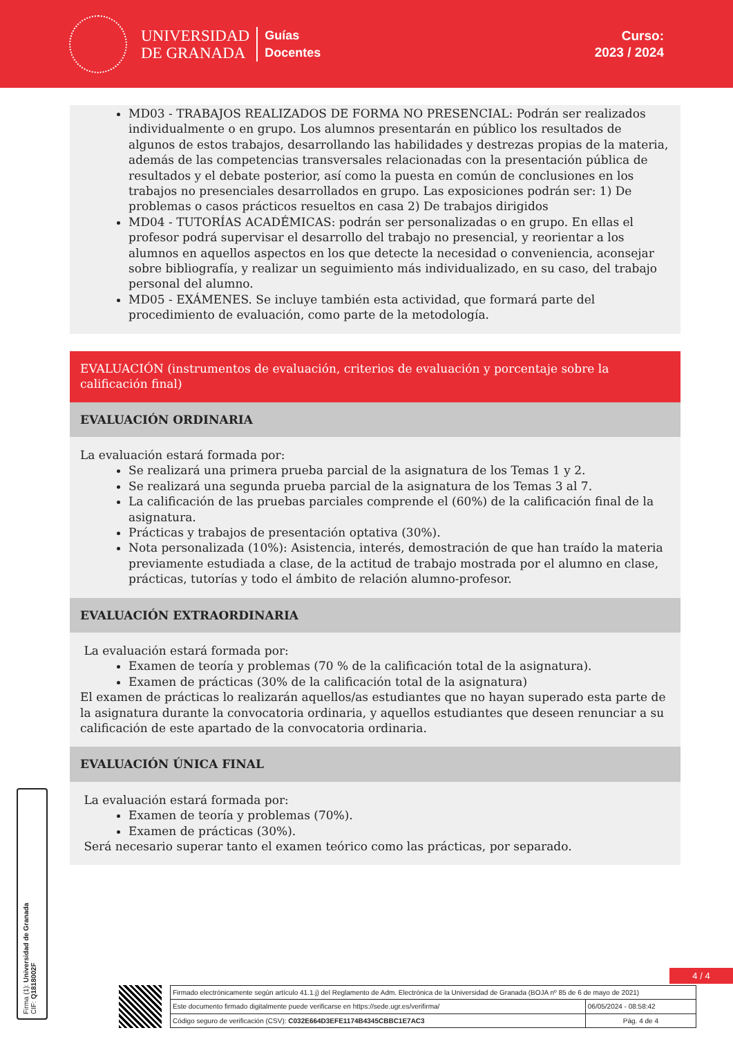UNIVERSIDAD
DE GRANADA
Guías
Docentes
Curso:
2023 / 2024
MD03 - TRABAJOS REALIZADOS DE FORMA NO PRESENCIAL: Podrán ser realizados individualmente o en grupo. Los alumnos presentarán en público los resultados de algunos de estos trabajos, desarrollando las habilidades y destrezas propias de la materia, además de las competencias transversales relacionadas con la presentación pública de resultados y el debate posterior, así como la puesta en común de conclusiones en los trabajos no presenciales desarrollados en grupo. Las exposiciones podrán ser: 1) De problemas o casos prácticos resueltos en casa 2) De trabajos dirigidos
MD04 - TUTORÍAS ACADÉMICAS: podrán ser personalizadas o en grupo. En ellas el profesor podrá supervisar el desarrollo del trabajo no presencial, y reorientar a los alumnos en aquellos aspectos en los que detecte la necesidad o conveniencia, aconsejar sobre bibliografía, y realizar un seguimiento más individualizado, en su caso, del trabajo personal del alumno.
MD05 - EXÁMENES. Se incluye también esta actividad, que formará parte del procedimiento de evaluación, como parte de la metodología.
EVALUACIÓN (instrumentos de evaluación, criterios de evaluación y porcentaje sobre la calificación final)
EVALUACIÓN ORDINARIA
La evaluación estará formada por:
Se realizará una primera prueba parcial de la asignatura de los Temas 1 y 2.
Se realizará una segunda prueba parcial de la asignatura de los Temas 3 al 7.
La calificación de las pruebas parciales comprende el (60%) de la calificación final de la asignatura.
Prácticas y trabajos de presentación optativa (30%).
Nota personalizada (10%): Asistencia, interés, demostración de que han traído la materia previamente estudiada a clase, de la actitud de trabajo mostrada por el alumno en clase, prácticas, tutorías y todo el ámbito de relación alumno-profesor.
EVALUACIÓN EXTRAORDINARIA
La evaluación estará formada por:
Examen de teoría y problemas (70 % de la calificación total de la asignatura).
Examen de prácticas (30% de la calificación total de la asignatura)
El examen de prácticas lo realizarán aquellos/as estudiantes que no hayan superado esta parte de la asignatura durante la convocatoria ordinaria, y aquellos estudiantes que deseen renunciar a su calificación de este apartado de la convocatoria ordinaria.
EVALUACIÓN ÚNICA FINAL
La evaluación estará formada por:
Examen de teoría y problemas (70%).
Examen de prácticas (30%).
Será necesario superar tanto el examen teórico como las prácticas, por separado.
Firma (1): Universidad de Granada
CIF: Q1818002F
4 / 4
| Firmado electrónicamente según artículo 41.1.j) del Reglamento de Adm. Electrónica de la Universidad de Granada (BOJA nº 85 de 6 de mayo de 2021) | |
| Este documento firmado digitalmente puede verificarse en https://sede.ugr.es/verifirma/ | 06/05/2024 - 08:58:42 |
| Código seguro de verificación (CSV): C032E664D3EFE1174B4345CBBC1E7AC3 | Pág. 4 de 4 |